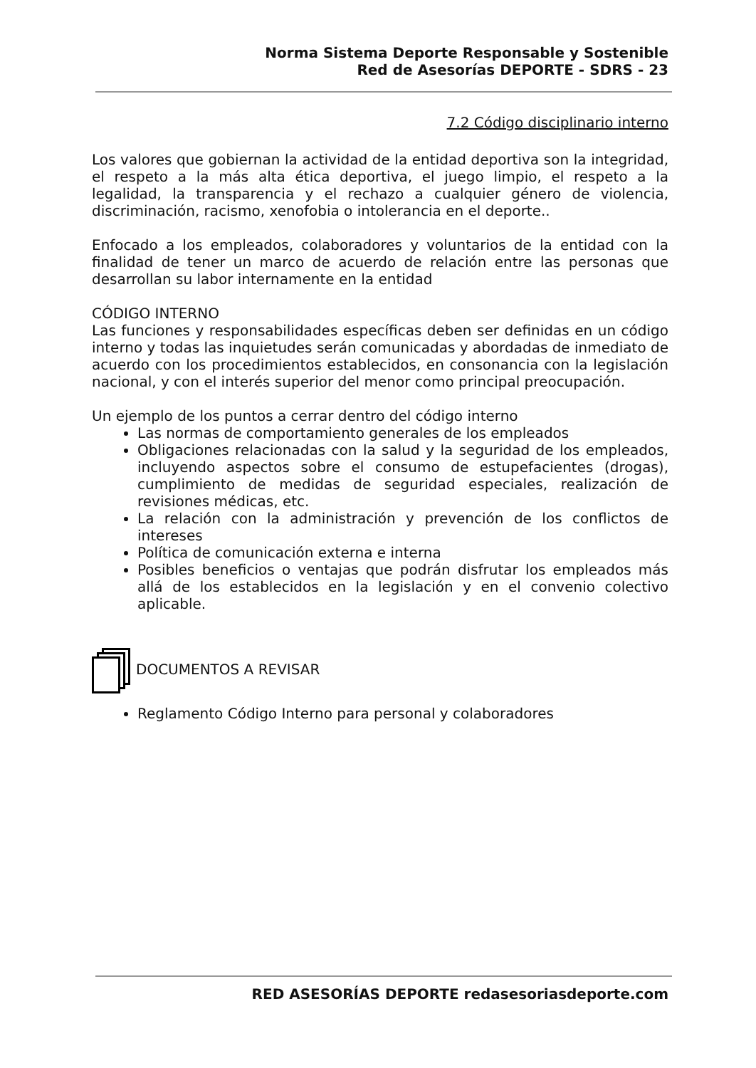Norma Sistema Deporte Responsable y Sostenible
Red de Asesorías DEPORTE - SDRS - 23
7.2 Código disciplinario interno
Los valores que gobiernan la actividad de la entidad deportiva son la integridad, el respeto a la más alta ética deportiva, el juego limpio, el respeto a la legalidad, la transparencia y el rechazo a cualquier género de violencia, discriminación, racismo, xenofobia o intolerancia en el deporte..
Enfocado a los empleados, colaboradores y voluntarios de la entidad con la finalidad de tener un marco de acuerdo de relación entre las personas que desarrollan su labor internamente en la entidad
CÓDIGO INTERNO
Las funciones y responsabilidades específicas deben ser definidas en un código interno y todas las inquietudes serán comunicadas y abordadas de inmediato de acuerdo con los procedimientos establecidos, en consonancia con la legislación nacional, y con el interés superior del menor como principal preocupación.
Un ejemplo de los puntos a cerrar dentro del código interno
Las normas de comportamiento generales de los empleados
Obligaciones relacionadas con la salud y la seguridad de los empleados, incluyendo aspectos sobre el consumo de estupefacientes (drogas), cumplimiento de medidas de seguridad especiales, realización de revisiones médicas, etc.
La relación con la administración y prevención de los conflictos de intereses
Política de comunicación externa e interna
Posibles beneficios o ventajas que podrán disfrutar los empleados más allá de los establecidos en la legislación y en el convenio colectivo aplicable.
DOCUMENTOS A REVISAR
Reglamento Código Interno para personal y colaboradores
RED ASESORÍAS DEPORTE redasesoriasdeporte.com